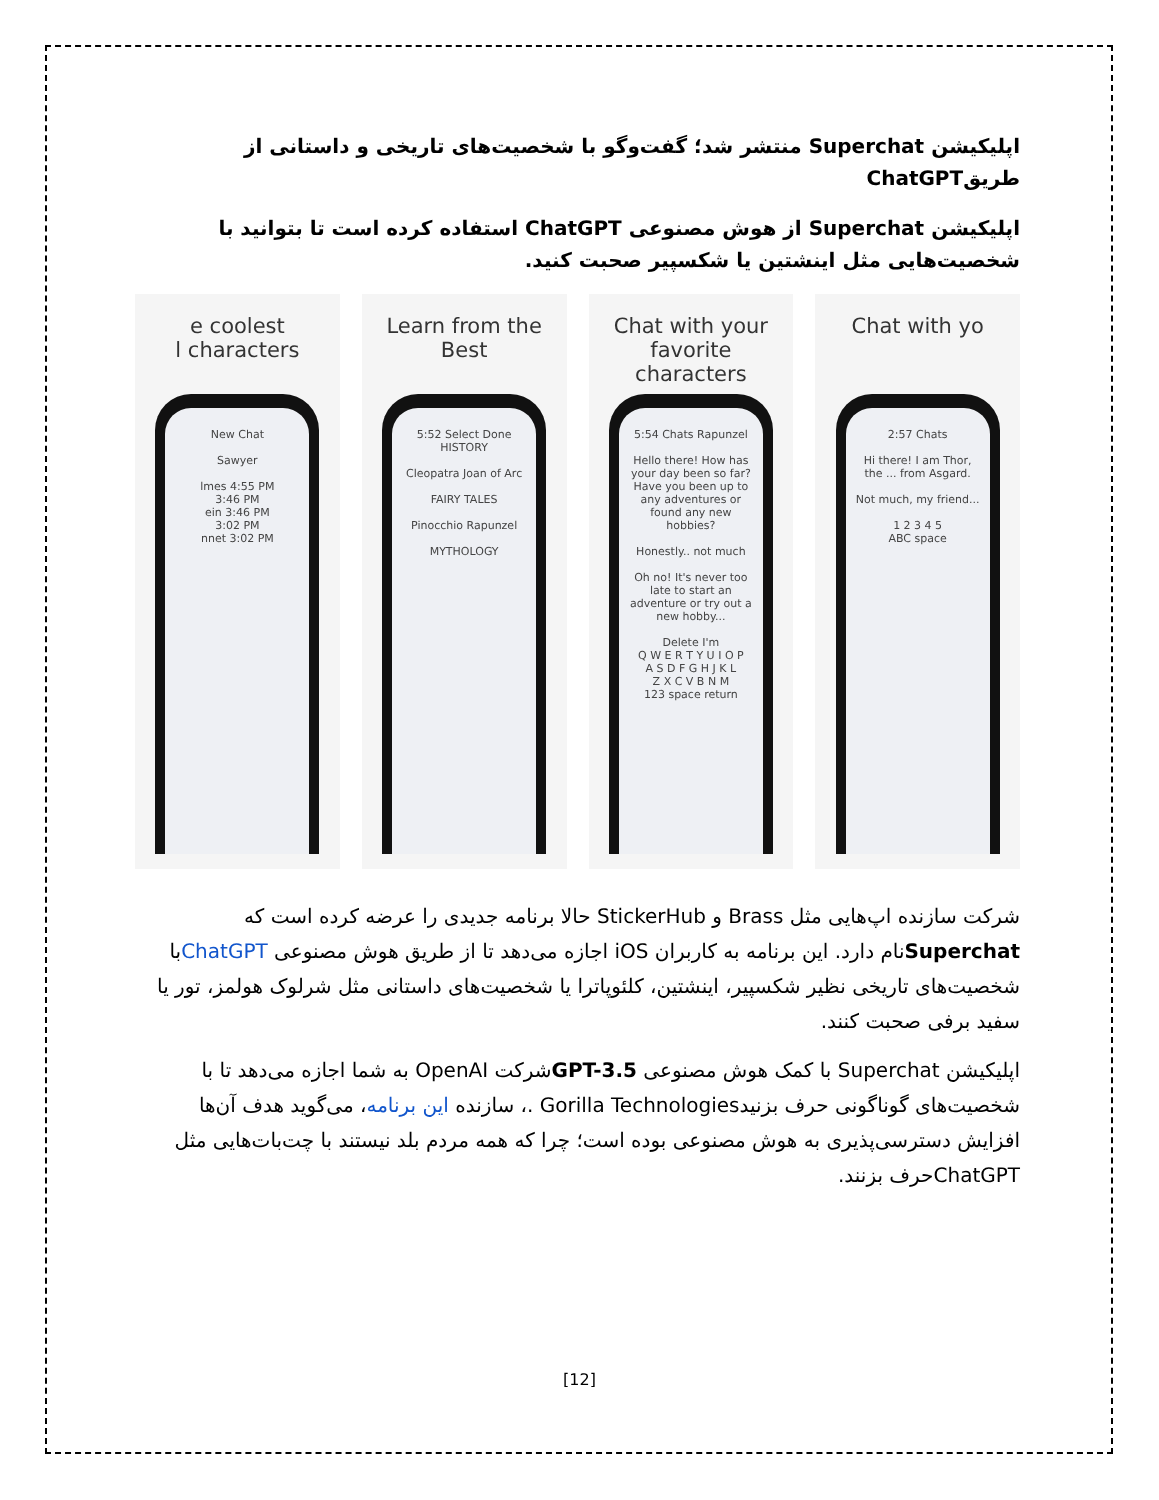اپلیکیشن Superchat منتشر شد؛ گفت‌وگو با شخصیت‌های تاریخی و داستانی از طریقChatGPT
اپلیکیشن Superchat از هوش مصنوعی ChatGPT استفاده کرده است تا بتوانید با شخصیت‌هایی مثل اینشتین یا شکسپیر صحبت کنید.
e coolest
l characters
New Chat
Sawyer
lmes 4:55 PM
3:46 PM
ein 3:46 PM
3:02 PM
nnet 3:02 PM
Learn from the Best
5:52 Select Done
HISTORY
Cleopatra Joan of Arc
FAIRY TALES
Pinocchio Rapunzel
MYTHOLOGY
Chat with your favorite
characters
5:54 Chats Rapunzel
Hello there! How has your day been so far? Have you been up to any adventures or found any new hobbies?
Honestly.. not much
Oh no! It's never too late to start an adventure or try out a new hobby...
Delete I'm
Q W E R T Y U I O P
A S D F G H J K L
Z X C V B N M
123 space return
Chat with yo
2:57 Chats
Hi there! I am Thor, the ... from Asgard.
Not much, my friend...
1 2 3 4 5
ABC space
شرکت سازنده اپ‌هایی مثل Brass و StickerHub حالا برنامه جدیدی را عرضه کرده است که Superchatنام دارد. این برنامه به کاربران iOS اجازه می‌دهد تا از طریق هوش مصنوعی ChatGPTبا شخصیت‌های تاریخی نظیر شکسپیر، اینشتین، کلئوپاترا یا شخصیت‌های داستانی مثل شرلوک هولمز، تور یا سفید برفی صحبت کنند.
اپلیکیشن Superchat با کمک هوش مصنوعی GPT-3.5شرکت OpenAI به شما اجازه می‌دهد تا با شخصیت‌های گوناگونی حرف بزنیدGorilla Technologies .، سازنده این برنامه، می‌گوید هدف آن‌ها افزایش دسترسی‌پذیری به هوش مصنوعی بوده است؛ چرا که همه مردم بلد نیستند با چت‌بات‌هایی مثل ChatGPTحرف بزنند.
[12]